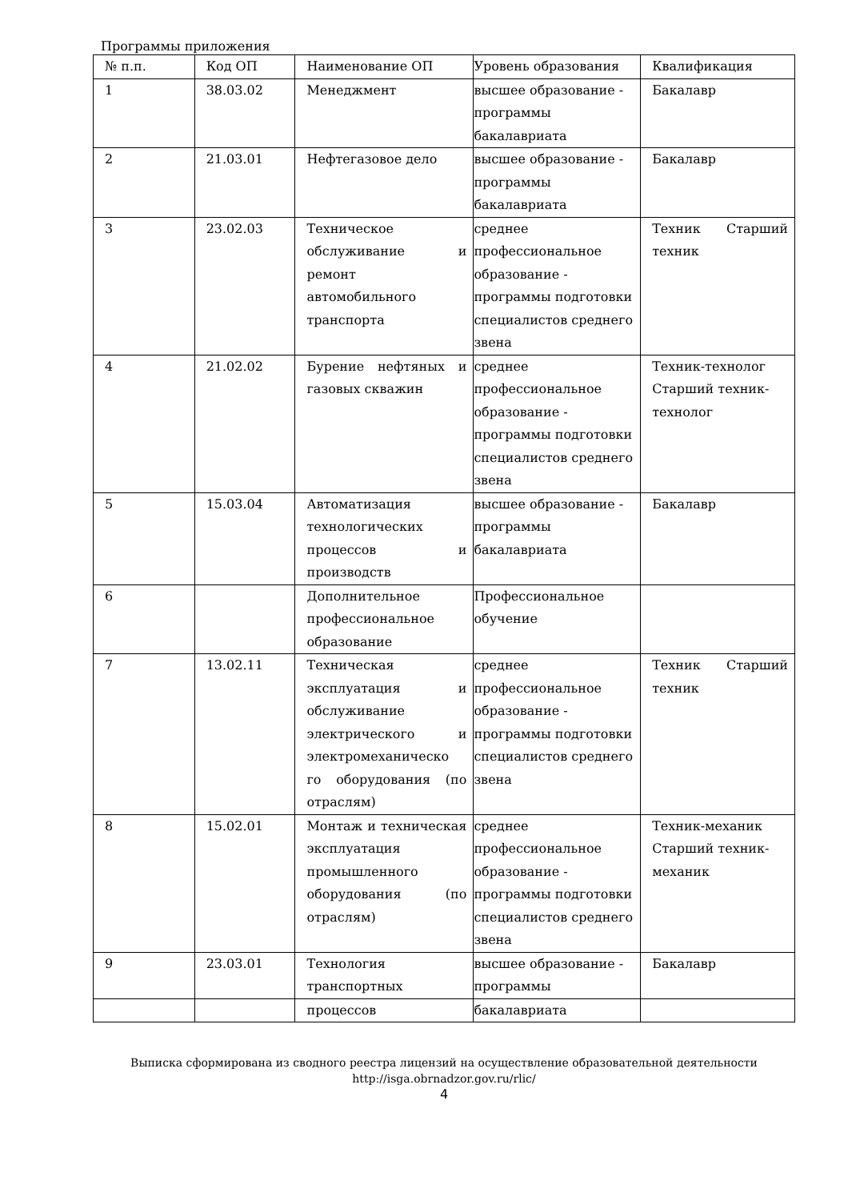Программы приложения
| № п.п. | Код ОП | Наименование ОП | Уровень образования | Квалификация |
| --- | --- | --- | --- | --- |
| 1 | 38.03.02 | Менеджмент | высшее образование - программы бакалавриата | Бакалавр |
| 2 | 21.03.01 | Нефтегазовое дело | высшее образование - программы бакалавриата | Бакалавр |
| 3 | 23.02.03 | Техническое обслуживание и ремонт автомобильного транспорта | среднее профессиональное образование - программы подготовки специалистов среднего звена | Техник Старший техник |
| 4 | 21.02.02 | Бурение нефтяных и газовых скважин | среднее профессиональное образование - программы подготовки специалистов среднего звена | Техник-технолог Старший техник-технолог |
| 5 | 15.03.04 | Автоматизация технологических процессов и производств | высшее образование - программы бакалавриата | Бакалавр |
| 6 | | Дополнительное профессиональное образование | Профессиональное обучение | |
| 7 | 13.02.11 | Техническая эксплуатация и обслуживание электрического и электромеханическо го оборудования (по отраслям) | среднее профессиональное образование - программы подготовки специалистов среднего звена | Техник Старший техник |
| 8 | 15.02.01 | Монтаж и техническая эксплуатация промышленного оборудования (по отраслям) | среднее профессиональное образование - программы подготовки специалистов среднего звена | Техник-механик Старший техник-механик |
| 9 | 23.03.01 | Технология транспортных | высшее образование - программы | Бакалавр |
| | | процессов | бакалавриата | |
Выписка сформирована из сводного реестра лицензий на осуществление образовательной деятельности http://isga.obrnadzor.gov.ru/rlic/
4